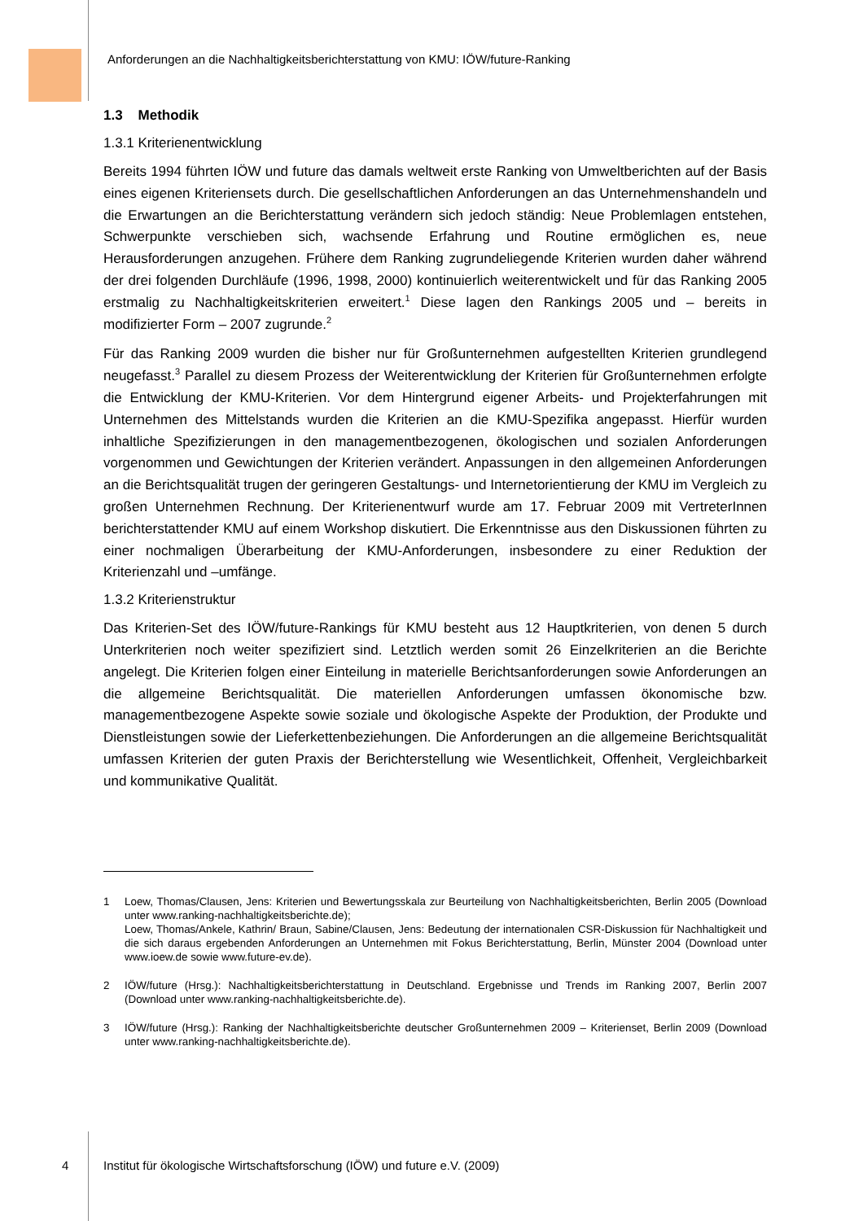Anforderungen an die Nachhaltigkeitsberichterstattung von KMU: IÖW/future-Ranking
1.3 Methodik
1.3.1 Kriterienentwicklung
Bereits 1994 führten IÖW und future das damals weltweit erste Ranking von Umweltberichten auf der Basis eines eigenen Kriteriensets durch. Die gesellschaftlichen Anforderungen an das Unternehmenshandeln und die Erwartungen an die Berichterstattung verändern sich jedoch ständig: Neue Problemlagen entstehen, Schwerpunkte verschieben sich, wachsende Erfahrung und Routine ermöglichen es, neue Herausforderungen anzugehen. Frühere dem Ranking zugrundeliegende Kriterien wurden daher während der drei folgenden Durchläufe (1996, 1998, 2000) kontinuierlich weiterentwickelt und für das Ranking 2005 erstmalig zu Nachhaltigkeitskriterien erweitert.<sup>1</sup> Diese lagen den Rankings 2005 und – bereits in modifizierter Form – 2007 zugrunde.<sup>2</sup>
Für das Ranking 2009 wurden die bisher nur für Großunternehmen aufgestellten Kriterien grundlegend neugefasst.<sup>3</sup> Parallel zu diesem Prozess der Weiterentwicklung der Kriterien für Großunternehmen erfolgte die Entwicklung der KMU-Kriterien. Vor dem Hintergrund eigener Arbeits- und Projekterfahrungen mit Unternehmen des Mittelstands wurden die Kriterien an die KMU-Spezifika angepasst. Hierfür wurden inhaltliche Spezifizierungen in den managementbezogenen, ökologischen und sozialen Anforderungen vorgenommen und Gewichtungen der Kriterien verändert. Anpassungen in den allgemeinen Anforderungen an die Berichtsqualität trugen der geringeren Gestaltungs- und Internetorientierung der KMU im Vergleich zu großen Unternehmen Rechnung. Der Kriterienentwurf wurde am 17. Februar 2009 mit VertreterInnen berichterstattender KMU auf einem Workshop diskutiert. Die Erkenntnisse aus den Diskussionen führten zu einer nochmaligen Überarbeitung der KMU-Anforderungen, insbesondere zu einer Reduktion der Kriterienzahl und –umfänge.
1.3.2 Kriterienstruktur
Das Kriterien-Set des IÖW/future-Rankings für KMU besteht aus 12 Hauptkriterien, von denen 5 durch Unterkriterien noch weiter spezifiziert sind. Letztlich werden somit 26 Einzelkriterien an die Berichte angelegt. Die Kriterien folgen einer Einteilung in materielle Berichtsanforderungen sowie Anforderungen an die allgemeine Berichtsqualität. Die materiellen Anforderungen umfassen ökonomische bzw. managementbezogene Aspekte sowie soziale und ökologische Aspekte der Produktion, der Produkte und Dienstleistungen sowie der Lieferkettenbeziehungen. Die Anforderungen an die allgemeine Berichtsqualität umfassen Kriterien der guten Praxis der Berichterstellung wie Wesentlichkeit, Offenheit, Vergleichbarkeit und kommunikative Qualität.
1 Loew, Thomas/Clausen, Jens: Kriterien und Bewertungsskala zur Beurteilung von Nachhaltigkeitsberichten, Berlin 2005 (Download unter www.ranking-nachhaltigkeitsberichte.de);
Loew, Thomas/Ankele, Kathrin/ Braun, Sabine/Clausen, Jens: Bedeutung der internationalen CSR-Diskussion für Nachhaltigkeit und die sich daraus ergebenden Anforderungen an Unternehmen mit Fokus Berichterstattung, Berlin, Münster 2004 (Download unter www.ioew.de sowie www.future-ev.de).
2 IÖW/future (Hrsg.): Nachhaltigkeitsberichterstattung in Deutschland. Ergebnisse und Trends im Ranking 2007, Berlin 2007 (Download unter www.ranking-nachhaltigkeitsberichte.de).
3 IÖW/future (Hrsg.): Ranking der Nachhaltigkeitsberichte deutscher Großunternehmen 2009 – Kriterienset, Berlin 2009 (Download unter www.ranking-nachhaltigkeitsberichte.de).
4 Institut für ökologische Wirtschaftsforschung (IÖW) und future e.V. (2009)